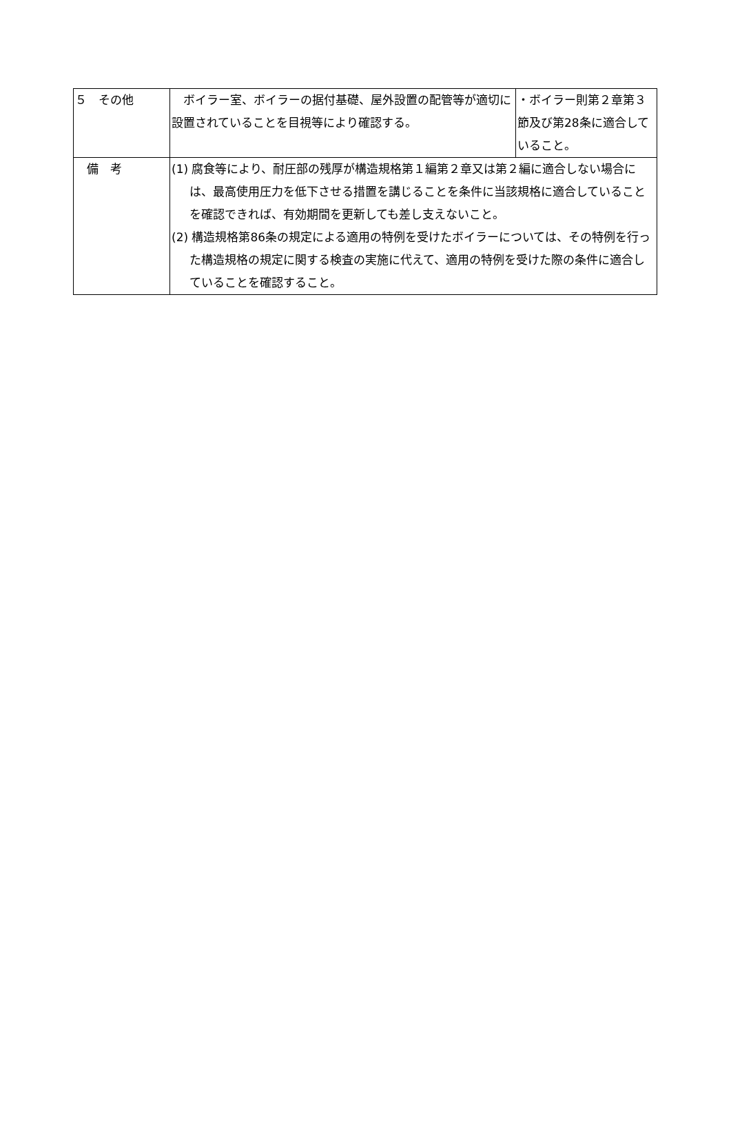| ５ その他 | ボイラー室、ボイラーの据付基礎、屋外設置の配管等が適切に設置されていることを目視等により確認する。 | ・ボイラー則第２章第３節及び第28条に適合していること。 |
| 備 考 | (1) 腐食等により、耐圧部の残厚が構造規格第１編第２章又は第２編に適合しない場合には、最高使用圧力を低下させる措置を講じることを条件に当該規格に適合していることを確認できれば、有効期間を更新しても差し支えないこと。 (2) 構造規格第86条の規定による適用の特例を受けたボイラーについては、その特例を行った構造規格の規定に関する検査の実施に代えて、適用の特例を受けた際の条件に適合していることを確認すること。 | |